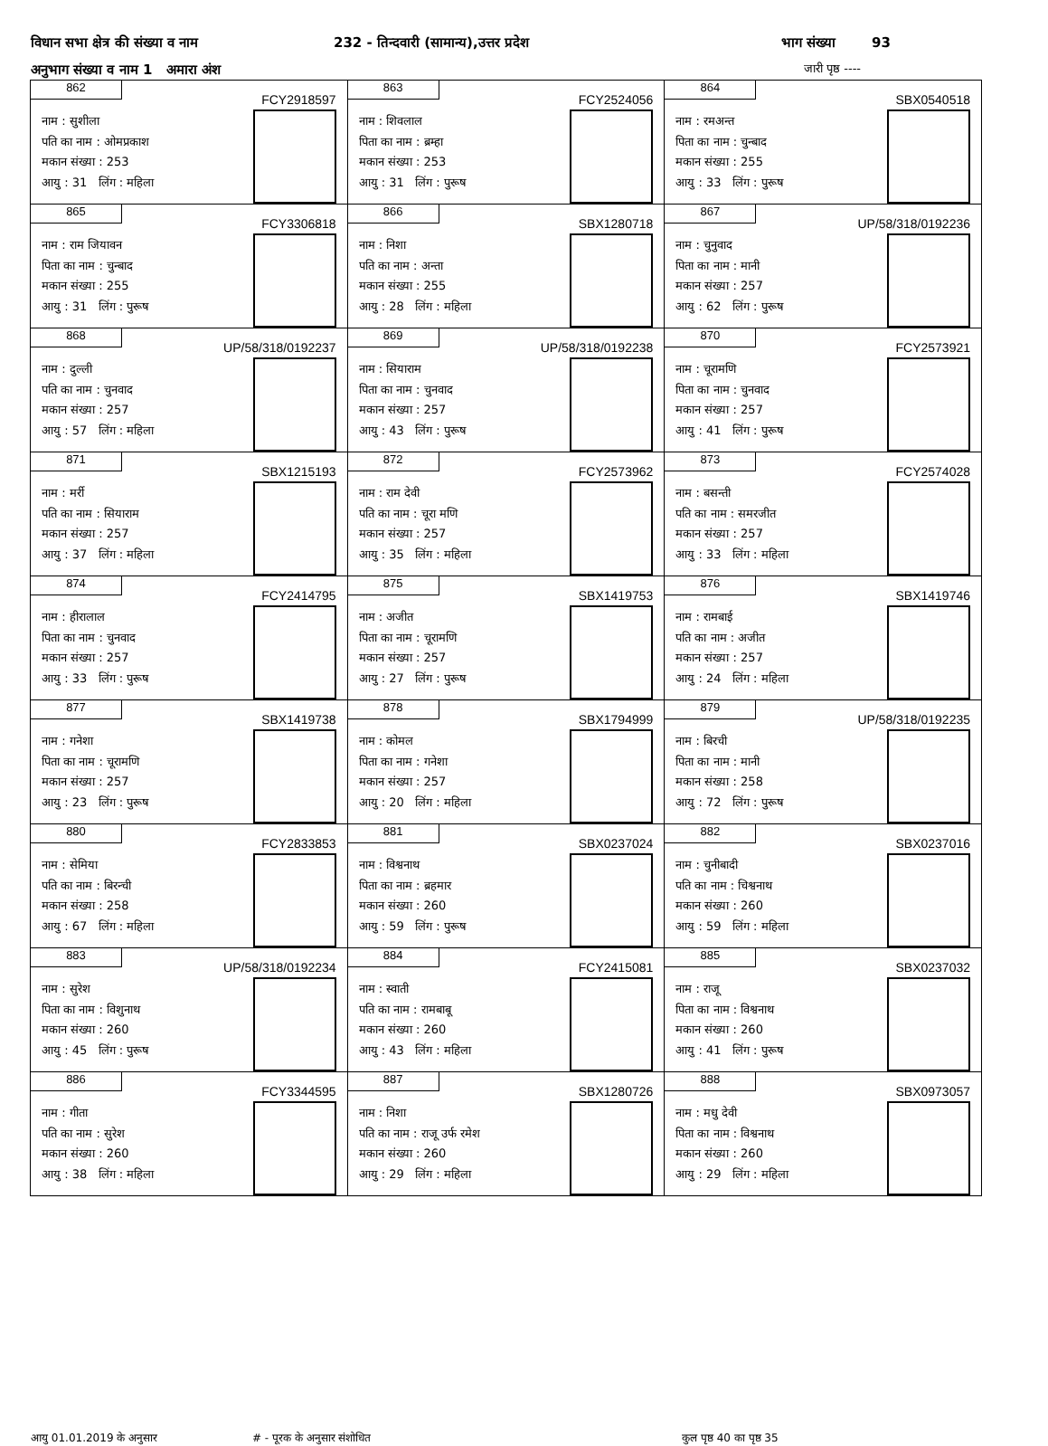विधान सभा क्षेत्र की संख्या व नाम 232 - तिन्दवारी (सामान्य),उत्तर प्रदेश भाग संख्या 93
अनुभाग संख्या व नाम 1 अमारा अंश जारी पृष्ठ ----
| 862 FCY2918597 नाम : सुशीला पति का नाम : ओमप्रकाश मकान संख्या : 253 आयु : 31 लिंग : महिला | 863 FCY2524056 नाम : शिवलाल पिता का नाम : ब्रम्हा मकान संख्या : 253 आयु : 31 लिंग : पुरूष | 864 SBX0540518 नाम : रमअन्त पिता का नाम : चुन्बाद मकान संख्या : 255 आयु : 33 लिंग : पुरूष |
| 865 FCY3306818 नाम : राम जियावन पिता का नाम : चुन्बाद मकान संख्या : 255 आयु : 31 लिंग : पुरूष | 866 SBX1280718 नाम : निशा पति का नाम : अन्ता मकान संख्या : 255 आयु : 28 लिंग : महिला | 867 UP/58/318/0192236 नाम : चुनुवाद पिता का नाम : मानी मकान संख्या : 257 आयु : 62 लिंग : पुरूष |
| 868 UP/58/318/0192237 नाम : दुल्ली पति का नाम : चुनवाद मकान संख्या : 257 आयु : 57 लिंग : महिला | 869 UP/58/318/0192238 नाम : सियाराम पिता का नाम : चुनवाद मकान संख्या : 257 आयु : 43 लिंग : पुरूष | 870 FCY2573921 नाम : चूरामणि पिता का नाम : चुनवाद मकान संख्या : 257 आयु : 41 लिंग : पुरूष |
| 871 SBX1215193 नाम : मर्री पति का नाम : सियाराम मकान संख्या : 257 आयु : 37 लिंग : महिला | 872 FCY2573962 नाम : राम देवी पति का नाम : चूरा मणि मकान संख्या : 257 आयु : 35 लिंग : महिला | 873 FCY2574028 नाम : बसन्ती पति का नाम : समरजीत मकान संख्या : 257 आयु : 33 लिंग : महिला |
| 874 FCY2414795 नाम : हीरालाल पिता का नाम : चुनवाद मकान संख्या : 257 आयु : 33 लिंग : पुरूष | 875 SBX1419753 नाम : अजीत पिता का नाम : चूरामणि मकान संख्या : 257 आयु : 27 लिंग : पुरूष | 876 SBX1419746 नाम : रामबाई पति का नाम : अजीत मकान संख्या : 257 आयु : 24 लिंग : महिला |
| 877 SBX1419738 नाम : गनेशा पिता का नाम : चूरामणि मकान संख्या : 257 आयु : 23 लिंग : पुरूष | 878 SBX1794999 नाम : कोमल पिता का नाम : गनेशा मकान संख्या : 257 आयु : 20 लिंग : महिला | 879 UP/58/318/0192235 नाम : बिरची पिता का नाम : मानी मकान संख्या : 258 आयु : 72 लिंग : पुरूष |
| 880 FCY2833853 नाम : सेमिया पति का नाम : बिरन्ची मकान संख्या : 258 आयु : 67 लिंग : महिला | 881 SBX0237024 नाम : विश्वनाथ पिता का नाम : ब्रहमार मकान संख्या : 260 आयु : 59 लिंग : पुरूष | 882 SBX0237016 नाम : चुनीबादी पति का नाम : चिश्वनाथ मकान संख्या : 260 आयु : 59 लिंग : महिला |
| 883 UP/58/318/0192234 नाम : सुरेश पिता का नाम : विशुनाथ मकान संख्या : 260 आयु : 45 लिंग : पुरूष | 884 FCY2415081 नाम : स्वाती पति का नाम : रामबाबू मकान संख्या : 260 आयु : 43 लिंग : महिला | 885 SBX0237032 नाम : राजू पिता का नाम : विश्वनाथ मकान संख्या : 260 आयु : 41 लिंग : पुरूष |
| 886 FCY3344595 नाम : गीता पति का नाम : सुरेश मकान संख्या : 260 आयु : 38 लिंग : महिला | 887 SBX1280726 नाम : निशा पति का नाम : राजू उर्फ रमेश मकान संख्या : 260 आयु : 29 लिंग : महिला | 888 SBX0973057 नाम : मधु देवी पिता का नाम : विश्वनाथ मकान संख्या : 260 आयु : 29 लिंग : महिला |
आयु 01.01.2019 के अनुसार # - पूरक के अनुसार संशोधित कुल पृष्ठ 40 का पृष्ठ 35